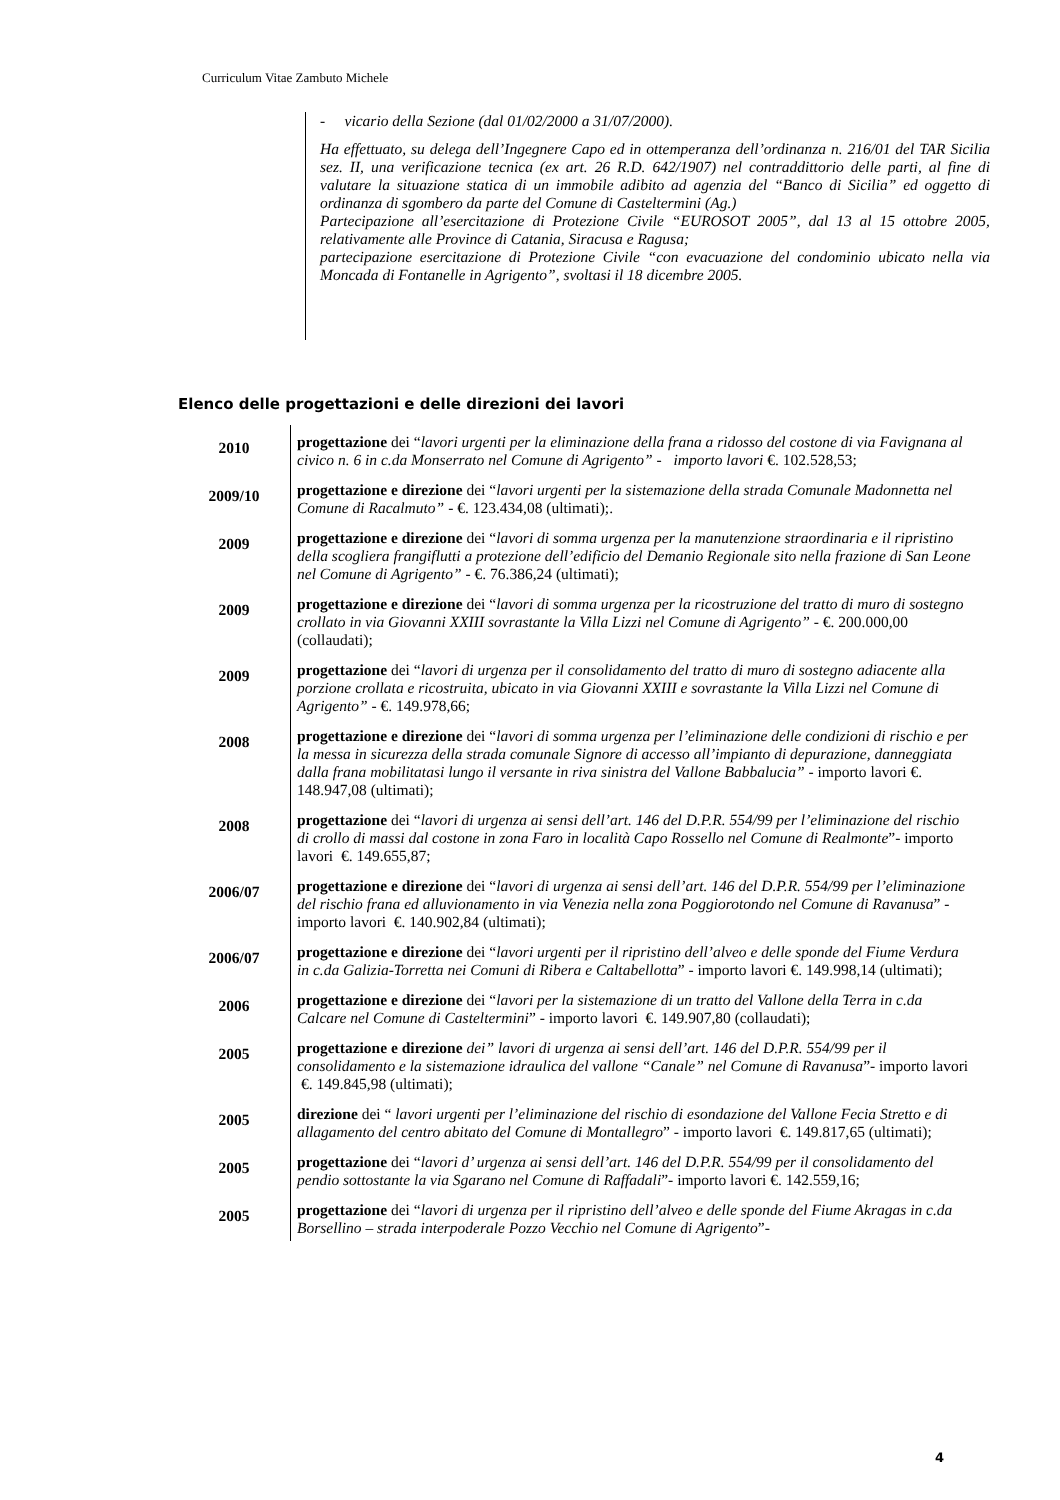Curriculum Vitae Zambuto Michele
- vicario della Sezione (dal 01/02/2000 a 31/07/2000).
Ha effettuato, su delega dell’Ingegnere Capo ed in ottemperanza dell’ordinanza n. 216/01 del TAR Sicilia sez. II, una verificazione tecnica (ex art. 26 R.D. 642/1907) nel contraddittorio delle parti, al fine di valutare la situazione statica di un immobile adibito ad agenzia del “Banco di Sicilia” ed oggetto di ordinanza di sgombero da parte del Comune di Casteltermini (Ag.)
Partecipazione all’esercitazione di Protezione Civile “EUROSOT 2005”, dal 13 al 15 ottobre 2005, relativamente alle Province di Catania, Siracusa e Ragusa;
partecipazione esercitazione di Protezione Civile “con evacuazione del condominio ubicato nella via Moncada di Fontanelle in Agrigento”, svoltasi il 18 dicembre 2005.
Elenco delle progettazioni e delle direzioni dei lavori
| 2010 | progettazione dei “ lavori urgenti per la eliminazione della frana a ridosso del costone di via Favignana al civico n. 6 in c.da Monserrato nel Comune di Agrigento” - importo lavori €. 102.528,53; |
| 2009/10 | progettazione e direzione dei “ lavori urgenti per la sistemazione della strada Comunale Madonnetta nel Comune di Racalmuto” - €. 123.434,08 (ultimati);. |
| 2009 | progettazione e direzione dei “ lavori di somma urgenza per la manutenzione straordinaria e il ripristino della scogliera frangiflutti a protezione dell’edificio del Demanio Regionale sito nella frazione di San Leone nel Comune di Agrigento” - €. 76.386,24 (ultimati); |
| 2009 | progettazione e direzione dei “ lavori di somma urgenza per la ricostruzione del tratto di muro di sostegno crollato in via Giovanni XXIII sovrastante la Villa Lizzi nel Comune di Agrigento” - €. 200.000,00 (collaudati); |
| 2009 | progettazione dei “ lavori di urgenza per il consolidamento del tratto di muro di sostegno adiacente alla porzione crollata e ricostruita, ubicato in via Giovanni XXIII e sovrastante la Villa Lizzi nel Comune di Agrigento” - €. 149.978,66; |
| 2008 | progettazione e direzione dei “ lavori di somma urgenza per l’eliminazione delle condizioni di rischio e per la messa in sicurezza della strada comunale Signore di accesso all’impianto di depurazione, danneggiata dalla frana mobilitatasi lungo il versante in riva sinistra del Vallone Babbalucia” - importo lavori €. 148.947,08 (ultimati); |
| 2008 | progettazione dei “ lavori di urgenza ai sensi dell’art. 146 del D.P.R. 554/99 per l’eliminazione del rischio di crollo di massi dal costone in zona Faro in località Capo Rossello nel Comune di Realmonte ”- importo lavori €. 149.655,87; |
| 2006/07 | progettazione e direzione dei “ lavori di urgenza ai sensi dell’art. 146 del D.P.R. 554/99 per l’eliminazione del rischio frana ed alluvionamento in via Venezia nella zona Poggiorotondo nel Comune di Ravanusa ” - importo lavori €. 140.902,84 (ultimati); |
| 2006/07 | progettazione e direzione dei “ lavori urgenti per il ripristino dell’alveo e delle sponde del Fiume Verdura in c.da Galizia-Torretta nei Comuni di Ribera e Caltabellotta ” - importo lavori €. 149.998,14 (ultimati); |
| 2006 | progettazione e direzione dei “ lavori per la sistemazione di un tratto del Vallone della Terra in c.da Calcare nel Comune di Casteltermini ” - importo lavori €. 149.907,80 (collaudati); |
| 2005 | progettazione e direzione dei” lavori di urgenza ai sensi dell’art. 146 del D.P.R. 554/99 per il consolidamento e la sistemazione idraulica del vallone “Canale” nel Comune di Ravanusa ”- importo lavori €. 149.845,98 (ultimati); |
| 2005 | direzione dei “ lavori urgenti per l’eliminazione del rischio di esondazione del Vallone Fecia Stretto e di allagamento del centro abitato del Comune di Montallegro ” - importo lavori €. 149.817,65 (ultimati); |
| 2005 | progettazione dei “ lavori d’ urgenza ai sensi dell’art. 146 del D.P.R. 554/99 per il consolidamento del pendio sottostante la via Sgarano nel Comune di Raffadali ”- importo lavori €. 142.559,16; |
| 2005 | progettazione dei “ lavori di urgenza per il ripristino dell’alveo e delle sponde del Fiume Akragas in c.da Borsellino – strada interpoderale Pozzo Vecchio nel Comune di Agrigento ”- |
4